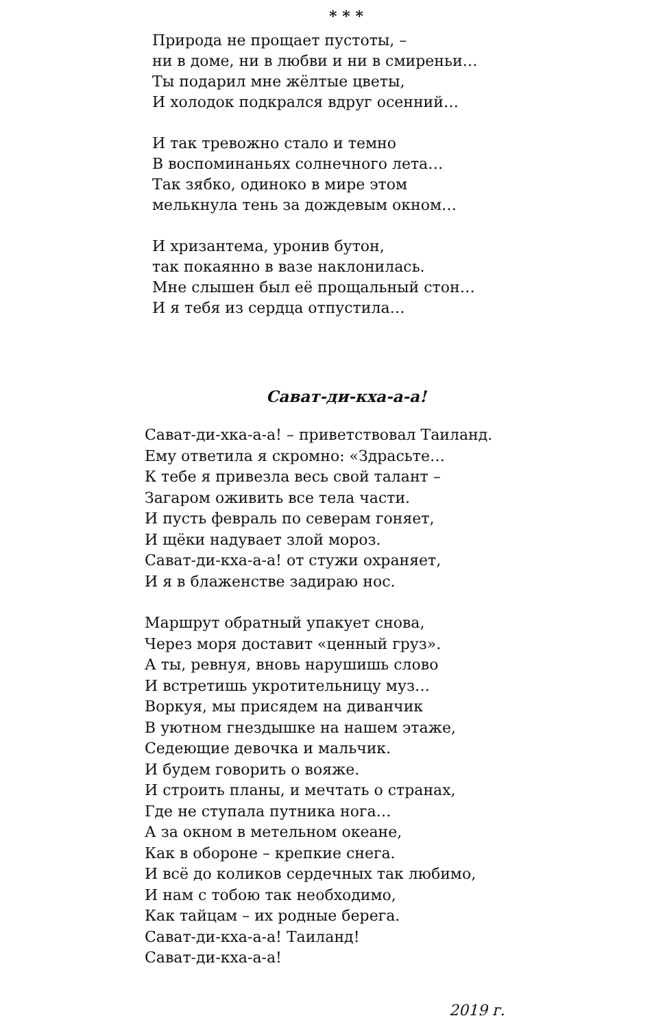* * *
Природа не прощает пустоты, –
ни в доме, ни в любви и ни в смиреньи…
Ты подарил мне жёлтые цветы,
И холодок подкрался вдруг осенний…
И так тревожно стало и темно
В воспоминаньях солнечного лета…
Так зябко, одиноко в мире этом
мелькнула тень за дождевым окном…
И хризантема, уронив бутон,
так покаянно в вазе наклонилась.
Мне слышен был её прощальный стон…
И я тебя из сердца отпустила…
Сават-ди-кха-а-а!
Сават-ди-хка-а-а! – приветствовал Таиланд.
Ему ответила я скромно: «Здрасьте…
К тебе я привезла весь свой талант –
Загаром оживить все тела части.
И пусть февраль по северам гоняет,
И щёки надувает злой мороз.
Сават-ди-кха-а-а! от стужи охраняет,
И я в блаженстве задираю нос.
Маршрут обратный упакует снова,
Через моря доставит «ценный груз».
А ты, ревнуя, вновь нарушишь слово
И встретишь укротительницу муз…
Воркуя, мы присядем на диванчик
В уютном гнездышке на нашем этаже,
Седеющие девочка и мальчик.
И будем говорить о вояже.
И строить планы, и мечтать о странах,
Где не ступала путника нога…
А за окном в метельном океане,
Как в обороне – крепкие снега.
И всё до коликов сердечных так любимо,
И нам с тобою так необходимо,
Как тайцам – их родные берега.
Сават-ди-кха-а-а! Таиланд!
Сават-ди-кха-а-а!
2019 г.